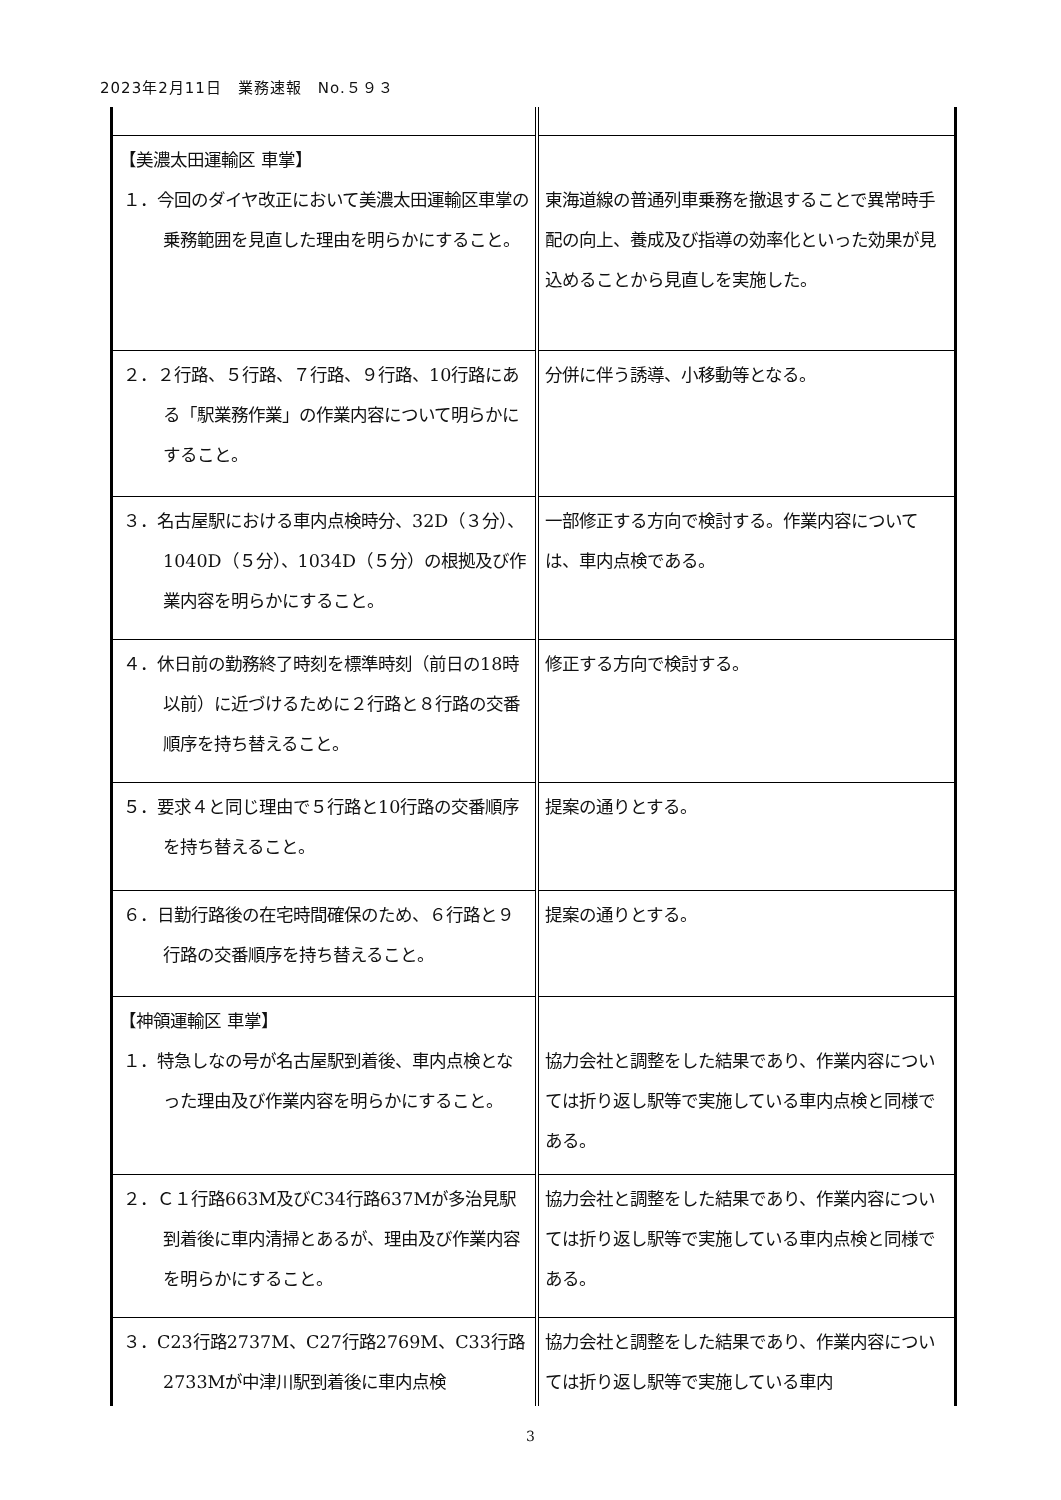2023年2月11日　業務速報　No.５９３
| 【美濃太田運輸区 車掌】 １．今回のダイヤ改正において美濃太田運輸区車掌の乗務範囲を見直した理由を明らかにすること。 | 東海道線の普通列車乗務を撤退することで異常時手配の向上、養成及び指導の効率化といった効果が見込めることから見直しを実施した。 |
| ２．２行路、５行路、７行路、９行路、10行路にある「駅業務作業」の作業内容について明らかにすること。 | 分併に伴う誘導、小移動等となる。 |
| ３．名古屋駅における車内点検時分、32D（３分）、1040D（５分）、1034D（５分）の根拠及び作業内容を明らかにすること。 | 一部修正する方向で検討する。作業内容については、車内点検である。 |
| ４．休日前の勤務終了時刻を標準時刻（前日の18時以前）に近づけるために２行路と８行路の交番順序を持ち替えること。 | 修正する方向で検討する。 |
| ５．要求４と同じ理由で５行路と10行路の交番順序を持ち替えること。 | 提案の通りとする。 |
| ６．日勤行路後の在宅時間確保のため、６行路と９行路の交番順序を持ち替えること。 | 提案の通りとする。 |
| 【神領運輸区 車掌】 １．特急しなの号が名古屋駅到着後、車内点検となった理由及び作業内容を明らかにすること。 | 協力会社と調整をした結果であり、作業内容については折り返し駅等で実施している車内点検と同様である。 |
| ２．Ｃ１行路663M及びC34行路637Mが多治見駅到着後に車内清掃とあるが、理由及び作業内容を明らかにすること。 | 協力会社と調整をした結果であり、作業内容については折り返し駅等で実施している車内点検と同様である。 |
| ３．C23行路2737M、C27行路2769M、C33行路2733Mが中津川駅到着後に車内点検 | 協力会社と調整をした結果であり、作業内容については折り返し駅等で実施している車内 |
3